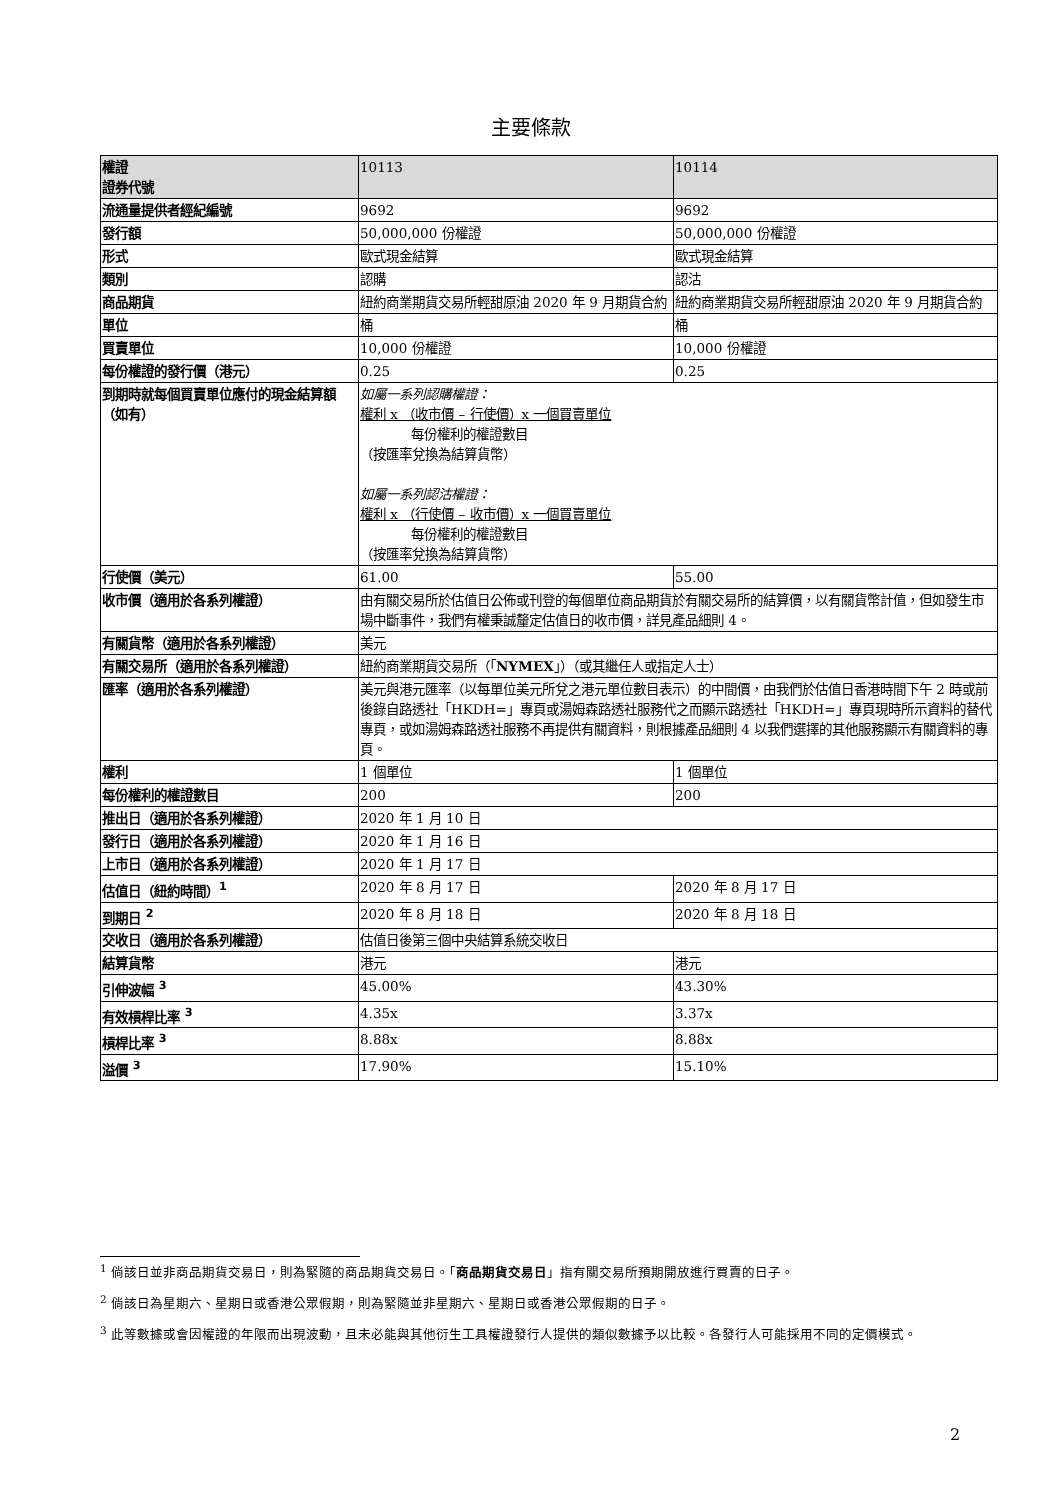主要條款
| 權證 證券代號 | 10113 | 10114 |
| 流通量提供者經紀編號 | 9692 | 9692 |
| 發行額 | 50,000,000 份權證 | 50,000,000 份權證 |
| 形式 | 歐式現金結算 | 歐式現金結算 |
| 類別 | 認購 | 認沽 |
| 商品期貨 | 紐約商業期貨交易所輕甜原油 2020 年 9 月期貨合約 | 紐約商業期貨交易所輕甜原油 2020 年 9 月期貨合約 |
| 單位 | 桶 | 桶 |
| 買賣單位 | 10,000 份權證 | 10,000 份權證 |
| 每份權證的發行價（港元） | 0.25 | 0.25 |
| 到期時就每個買賣單位應付的現金結算額（如有） | 如屬一系列認購權證： 權利 x （收市價 – 行使價）x 一個買賣單位 每份權利的權證數目 （按匯率兌換為結算貨幣） 如屬一系列認沽權證： 權利 x （行使價 – 收市價）x 一個買賣單位 每份權利的權證數目 （按匯率兌換為結算貨幣） | |
| 行使價（美元） | 61.00 | 55.00 |
| 收市價（適用於各系列權證） | 由有關交易所於估值日公佈或刊登的每個單位商品期貨於有關交易所的結算價，以有關貨幣計值，但如發生市場中斷事件，我們有權秉誠釐定估值日的收市價，詳見產品細則 4。 | |
| 有關貨幣（適用於各系列權證） | 美元 | |
| 有關交易所（適用於各系列權證） | 紐約商業期貨交易所（「 NYMEX 」）（或其繼任人或指定人士） | |
| 匯率（適用於各系列權證） | 美元與港元匯率（以每單位美元所兌之港元單位數目表示）的中間價，由我們於估值日香港時間下午 2 時或前後錄自路透社「HKDH=」專頁或湯姆森路透社服務代之而顯示路透社「HKDH=」專頁現時所示資料的替代專頁，或如湯姆森路透社服務不再提供有關資料，則根據產品細則 4 以我們選擇的其他服務顯示有關資料的專頁。 | |
| 權利 | 1 個單位 | 1 個單位 |
| 每份權利的權證數目 | 200 | 200 |
| 推出日（適用於各系列權證） | 2020 年 1 月 10 日 | |
| 發行日（適用於各系列權證） | 2020 年 1 月 16 日 | |
| 上市日（適用於各系列權證） | 2020 年 1 月 17 日 | |
| 估值日（紐約時間）<sup>1</sup> | 2020 年 8 月 17 日 | 2020 年 8 月 17 日 |
| 到期日 <sup>2</sup> | 2020 年 8 月 18 日 | 2020 年 8 月 18 日 |
| 交收日（適用於各系列權證） | 估值日後第三個中央結算系統交收日 | |
| 結算貨幣 | 港元 | 港元 |
| 引伸波幅 <sup>3</sup> | 45.00% | 43.30% |
| 有效槓桿比率 <sup>3</sup> | 4.35x | 3.37x |
| 槓桿比率 <sup>3</sup> | 8.88x | 8.88x |
| 溢價 <sup>3</sup> | 17.90% | 15.10% |
<sup>1</sup> 倘該日並非商品期貨交易日，則為緊隨的商品期貨交易日。「商品期貨交易日」指有關交易所預期開放進行買賣的日子。
<sup>2</sup> 倘該日為星期六、星期日或香港公眾假期，則為緊隨並非星期六、星期日或香港公眾假期的日子。
<sup>3</sup> 此等數據或會因權證的年限而出現波動，且未必能與其他衍生工具權證發行人提供的類似數據予以比較。各發行人可能採用不同的定價模式。
2